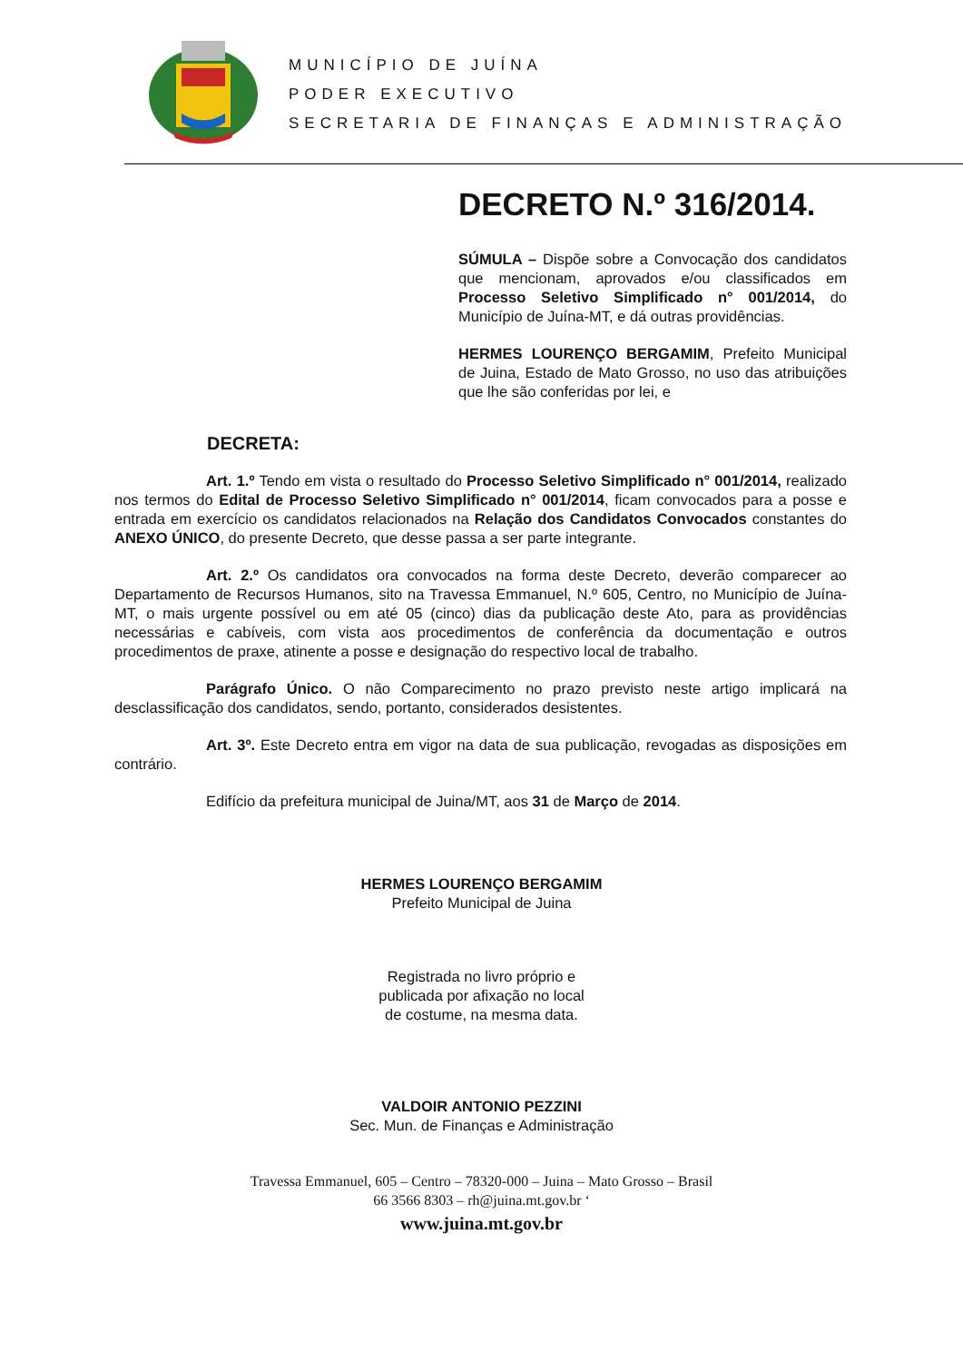MUNICÍPIO DE JUÍNA
PODER EXECUTIVO
SECRETARIA DE FINANÇAS E ADMINISTRAÇÃO
DECRETO N.º 316/2014.
SÚMULA – Dispõe sobre a Convocação dos candidatos que mencionam, aprovados e/ou classificados em Processo Seletivo Simplificado n° 001/2014, do Município de Juína-MT, e dá outras providências.
HERMES LOURENÇO BERGAMIM, Prefeito Municipal de Juina, Estado de Mato Grosso, no uso das atribuições que lhe são conferidas por lei, e
DECRETA:
Art. 1.º Tendo em vista o resultado do Processo Seletivo Simplificado n° 001/2014, realizado nos termos do Edital de Processo Seletivo Simplificado n° 001/2014, ficam convocados para a posse e entrada em exercício os candidatos relacionados na Relação dos Candidatos Convocados constantes do ANEXO ÚNICO, do presente Decreto, que desse passa a ser parte integrante.
Art. 2.º Os candidatos ora convocados na forma deste Decreto, deverão comparecer ao Departamento de Recursos Humanos, sito na Travessa Emmanuel, N.º 605, Centro, no Município de Juína-MT, o mais urgente possível ou em até 05 (cinco) dias da publicação deste Ato, para as providências necessárias e cabíveis, com vista aos procedimentos de conferência da documentação e outros procedimentos de praxe, atinente a posse e designação do respectivo local de trabalho.
Parágrafo Único. O não Comparecimento no prazo previsto neste artigo implicará na desclassificação dos candidatos, sendo, portanto, considerados desistentes.
Art. 3º. Este Decreto entra em vigor na data de sua publicação, revogadas as disposições em contrário.
Edifício da prefeitura municipal de Juina/MT, aos 31 de Março de 2014.
HERMES LOURENÇO BERGAMIM
Prefeito Municipal de Juina
Registrada no livro próprio e
publicada por afixação no local
de costume, na mesma data.
VALDOIR ANTONIO PEZZINI
Sec. Mun. de Finanças e Administração
Travessa Emmanuel, 605 – Centro – 78320-000 – Juina – Mato Grosso – Brasil
66 3566 8303 – rh@juina.mt.gov.br ‘
www.juina.mt.gov.br